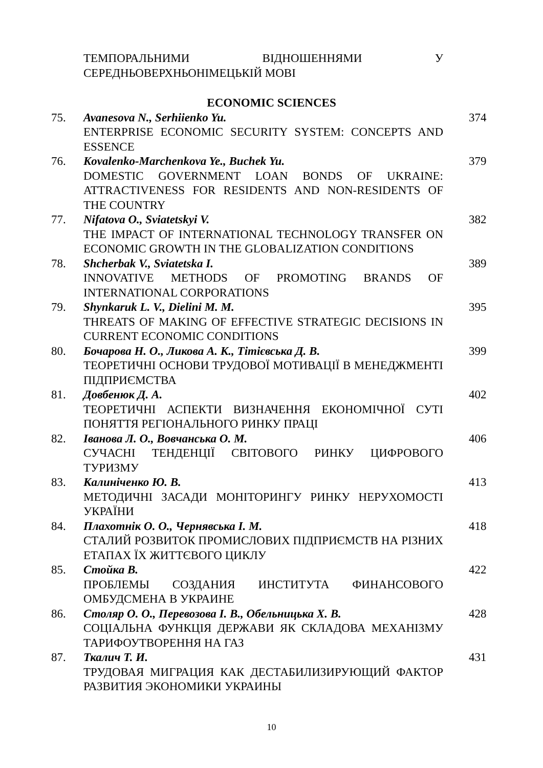| | ТЕМПОРАЛЬНИМИ ВІДНОШЕННЯМИ У СЕРЕДНЬОВЕРХНЬОНІМЕЦЬКІЙ МОВІ | |
ECONOMIC SCIENCES
| 75. | Avanesova N., Serhiienko Yu. ENTERPRISE ECONOMIC SECURITY SYSTEM: CONCEPTS AND ESSENCE | 374 |
| 76. | Kovalenko-Marchenkova Ye., Buchek Yu. DOMESTIC GOVERNMENT LOAN BONDS OF UKRAINE: ATTRACTIVENESS FOR RESIDENTS AND NON-RESIDENTS OF THE COUNTRY | 379 |
| 77. | Nifatova O., Sviatetskyi V. THE IMPACT OF INTERNATIONAL TECHNOLOGY TRANSFER ON ECONOMIC GROWTH IN THE GLOBALIZATION CONDITIONS | 382 |
| 78. | Shcherbak V., Sviatetska I. INNOVATIVE METHODS OF PROMOTING BRANDS OF INTERNATIONAL CORPORATIONS | 389 |
| 79. | Shynkaruk L. V., Dielini M. M. THREATS OF MAKING OF EFFECTIVE STRATEGIC DECISIONS IN CURRENT ECONOMIC CONDITIONS | 395 |
| 80. | Бочарова Н. О., Ликова А. К., Тітієвська Д. В. ТЕОРЕТИЧНІ ОСНОВИ ТРУДОВОЇ МОТИВАЦІЇ В МЕНЕДЖМЕНТІ ПІДПРИЄМСТВА | 399 |
| 81. | Довбенюк Д. А. ТЕОРЕТИЧНІ АСПЕКТИ ВИЗНАЧЕННЯ ЕКОНОМІЧНОЇ СУТІ ПОНЯТТЯ РЕГІОНАЛЬНОГО РИНКУ ПРАЦІ | 402 |
| 82. | Іванова Л. О., Вовчанська О. М. СУЧАСНІ ТЕНДЕНЦІЇ СВІТОВОГО РИНКУ ЦИФРОВОГО ТУРИЗМУ | 406 |
| 83. | Калиніченко Ю. В. МЕТОДИЧНІ ЗАСАДИ МОНІТОРИНГУ РИНКУ НЕРУХОМОСТІ УКРАЇНИ | 413 |
| 84. | Плахотнік О. О., Чернявська І. М. СТАЛИЙ РОЗВИТОК ПРОМИСЛОВИХ ПІДПРИЄМСТВ НА РІЗНИХ ЕТАПАХ ЇХ ЖИТТЄВОГО ЦИКЛУ | 418 |
| 85. | Стойка В. ПРОБЛЕМЫ СОЗДАНИЯ ИНСТИТУТА ФИНАНСОВОГО ОМБУДСМЕНА В УКРАИНЕ | 422 |
| 86. | Столяр О. О., Перевозова І. В., Обельницька Х. В. СОЦІАЛЬНА ФУНКЦІЯ ДЕРЖАВИ ЯК СКЛАДОВА МЕХАНІЗМУ ТАРИФОУТВОРЕННЯ НА ГАЗ | 428 |
| 87. | Ткалич Т. И. ТРУДОВАЯ МИГРАЦИЯ КАК ДЕСТАБИЛИЗИРУЮЩИЙ ФАКТОР РАЗВИТИЯ ЭКОНОМИКИ УКРАИНЫ | 431 |
10